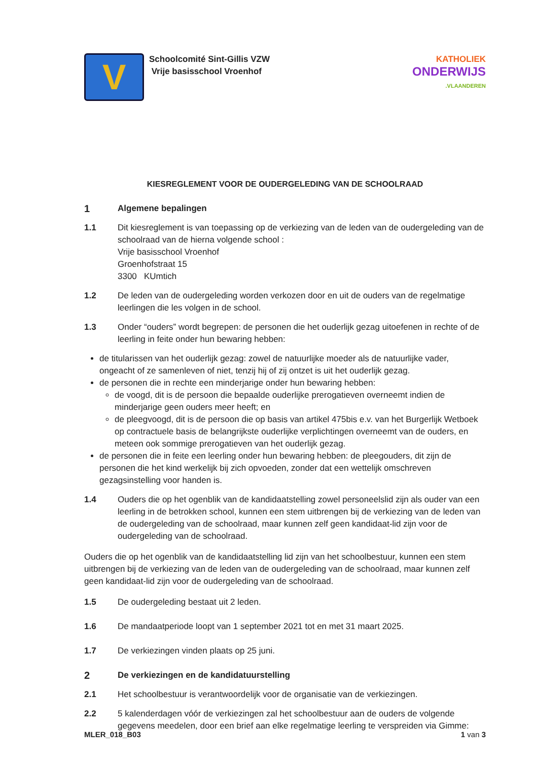V
Schoolcomité Sint-Gillis VZW
Vrije basisschool Vroenhof
KATHOLIEK
ONDERWIJS
.VLAANDEREN
KIESREGLEMENT VOOR DE OUDERGELEDING VAN DE SCHOOLRAAD
1
Algemene bepalingen
1.1 Dit kiesreglement is van toepassing op de verkiezing van de leden van de oudergeleding van de schoolraad van de hierna volgende school :
Vrije basisschool Vroenhof
Groenhofstraat 15
3300 KUmtich
1.2 De leden van de oudergeleding worden verkozen door en uit de ouders van de regelmatige leerlingen die les volgen in de school.
1.3 Onder “ouders” wordt begrepen: de personen die het ouderlijk gezag uitoefenen in rechte of de leerling in feite onder hun bewaring hebben:
de titularissen van het ouderlijk gezag: zowel de natuurlijke moeder als de natuurlijke vader, ongeacht of ze samenleven of niet, tenzij hij of zij ontzet is uit het ouderlijk gezag.
de personen die in rechte een minderjarige onder hun bewaring hebben:
de voogd, dit is de persoon die bepaalde ouderlijke prerogatieven overneemt indien de minderjarige geen ouders meer heeft; en
de pleegvoogd, dit is de persoon die op basis van artikel 475bis e.v. van het Burgerlijk Wetboek op contractuele basis de belangrijkste ouderlijke verplichtingen overneemt van de ouders, en meteen ook sommige prerogatieven van het ouderlijk gezag.
de personen die in feite een leerling onder hun bewaring hebben: de pleegouders, dit zijn de personen die het kind werkelijk bij zich opvoeden, zonder dat een wettelijk omschreven gezagsinstelling voor handen is.
1.4 Ouders die op het ogenblik van de kandidaatstelling zowel personeelslid zijn als ouder van een leerling in de betrokken school, kunnen een stem uitbrengen bij de verkiezing van de leden van de oudergeleding van de schoolraad, maar kunnen zelf geen kandidaat-lid zijn voor de oudergeleding van de schoolraad.
Ouders die op het ogenblik van de kandidaatstelling lid zijn van het schoolbestuur, kunnen een stem uitbrengen bij de verkiezing van de leden van de oudergeleding van de schoolraad, maar kunnen zelf geen kandidaat-lid zijn voor de oudergeleding van de schoolraad.
1.5 De oudergeleding bestaat uit 2 leden.
1.6 De mandaatperiode loopt van 1 september 2021 tot en met 31 maart 2025.
1.7 De verkiezingen vinden plaats op 25 juni.
2
De verkiezingen en de kandidatuurstelling
2.1 Het schoolbestuur is verantwoordelijk voor de organisatie van de verkiezingen.
2.2 5 kalenderdagen vóór de verkiezingen zal het schoolbestuur aan de ouders de volgende gegevens meedelen, door een brief aan elke regelmatige leerling te verspreiden via Gimme:
MLER_018_B03 1 van 3